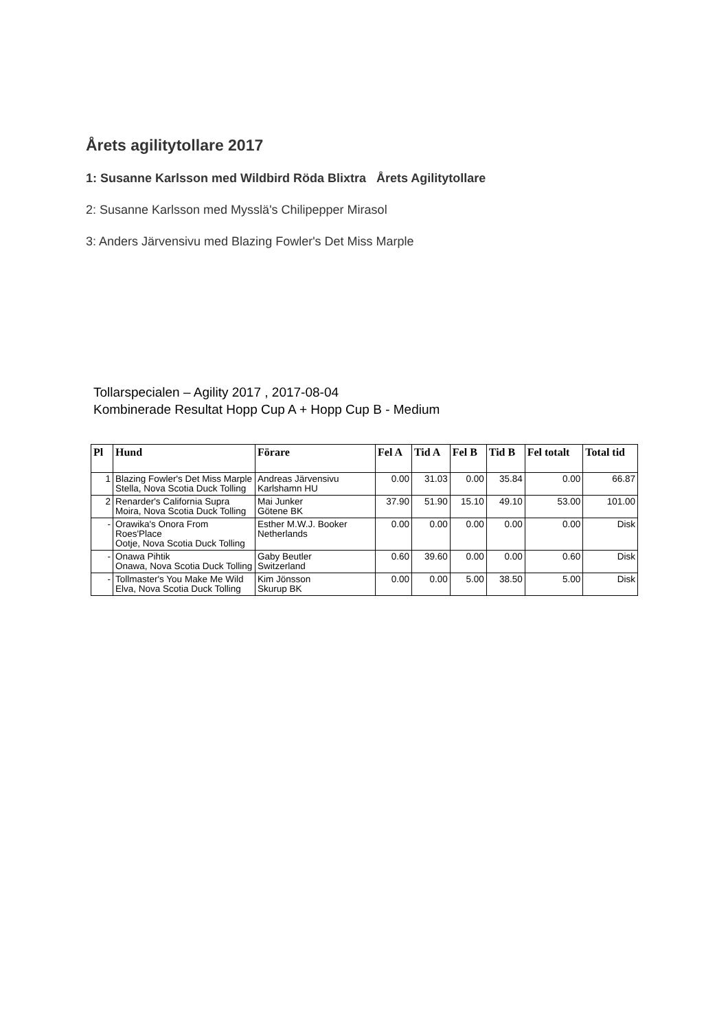Årets agilitytollare 2017
1: Susanne Karlsson med Wildbird Röda Blixtra Årets Agilitytollare
2: Susanne Karlsson med Mysslä's Chilipepper Mirasol
3: Anders Järvensivu med Blazing Fowler's Det Miss Marple
Tollarspecialen – Agility 2017 , 2017-08-04
Kombinerade Resultat Hopp Cup A + Hopp Cup B - Medium
| Pl | Hund | Förare | Fel A | Tid A | Fel B | Tid B | Fel totalt | Total tid |
| --- | --- | --- | --- | --- | --- | --- | --- | --- |
| 1 | Blazing Fowler's Det Miss Marple Stella, Nova Scotia Duck Tolling | Andreas Järvensivu Karlshamn HU | 0.00 | 31.03 | 0.00 | 35.84 | 0.00 | 66.87 |
| 2 | Renarder's California Supra Moira, Nova Scotia Duck Tolling | Mai Junker Götene BK | 37.90 | 51.90 | 15.10 | 49.10 | 53.00 | 101.00 |
| - | Orawika's Onora From Roes'Place Ootje, Nova Scotia Duck Tolling | Esther M.W.J. Booker Netherlands | 0.00 | 0.00 | 0.00 | 0.00 | 0.00 | Disk |
| - | Onawa Pihtik Onawa, Nova Scotia Duck Tolling | Gaby Beutler Switzerland | 0.60 | 39.60 | 0.00 | 0.00 | 0.60 | Disk |
| - | Tollmaster's You Make Me Wild Elva, Nova Scotia Duck Tolling | Kim Jönsson Skurup BK | 0.00 | 0.00 | 5.00 | 38.50 | 5.00 | Disk |